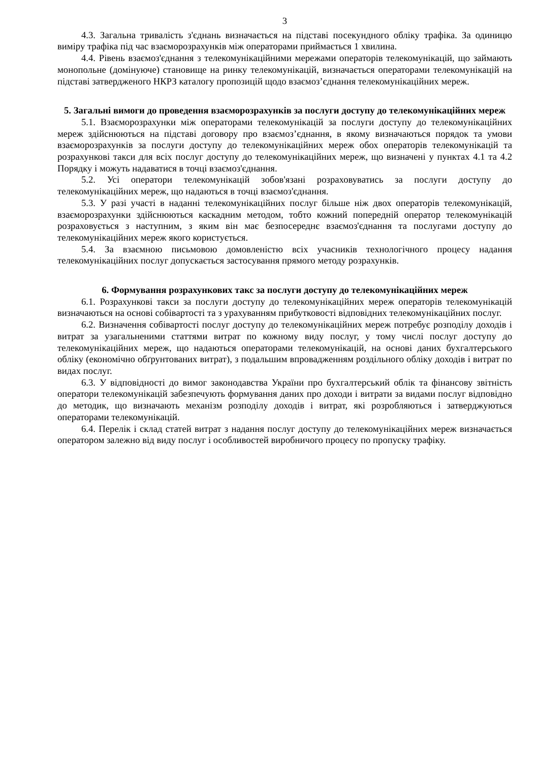3
4.3. Загальна тривалість з'єднань визначається на підставі посекундного обліку трафіка. За одиницю виміру трафіка під час взаєморозрахунків між операторами приймається 1 хвилина.
4.4. Рівень взаємоз'єднання з телекомунікаційними мережами операторів телекомунікацій, що займають монопольне (домінуюче) становище на ринку телекомунікацій, визначається операторами телекомунікацій на підставі затвердженого НКРЗ каталогу пропозицій щодо взаємоз’єднання телекомунікаційних мереж.
5. Загальні вимоги до проведення взаєморозрахунків за послуги доступу до телекомунікаційних мереж
5.1. Взаєморозрахунки між операторами телекомунікацій за послуги доступу до телекомунікаційних мереж здійснюються на підставі договору про взаємоз’єднання, в якому визначаються порядок та умови взаєморозрахунків за послуги доступу до телекомунікаційних мереж обох операторів телекомунікацій та розрахункові такси для всіх послуг доступу до телекомунікаційних мереж, що визначені у пунктах 4.1 та 4.2 Порядку і можуть надаватися в точці взаємоз'єднання.
5.2. Усі оператори телекомунікацій зобов'язані розраховуватись за послуги доступу до телекомунікаційних мереж, що надаються в точці взаємоз'єднання.
5.3. У разі участі в наданні телекомунікаційних послуг більше ніж двох операторів телекомунікацій, взаєморозрахунки здійснюються каскадним методом, тобто кожний попередній оператор телекомунікацій розраховується з наступним, з яким він має безпосереднє взаємоз'єднання та послугами доступу до телекомунікаційних мереж якого користується.
5.4. За взаємною письмовою домовленістю всіх учасників технологічного процесу надання телекомунікаційних послуг допускається застосування прямого методу розрахунків.
6. Формування розрахункових такс за послуги доступу до телекомунікаційних мереж
6.1. Розрахункові такси за послуги доступу до телекомунікаційних мереж операторів телекомунікацій визначаються на основі собівартості та з урахуванням прибутковості відповідних телекомунікаційних послуг.
6.2. Визначення собівартості послуг доступу до телекомунікаційних мереж потребує розподілу доходів і витрат за узагальненими статтями витрат по кожному виду послуг, у тому числі послуг доступу до телекомунікаційних мереж, що надаються операторами телекомунікацій, на основі даних бухгалтерського обліку (економічно обґрунтованих витрат), з подальшим впровадженням роздільного обліку доходів і витрат по видах послуг.
6.3. У відповідності до вимог законодавства України про бухгалтерський облік та фінансову звітність оператори телекомунікацій забезпечують формування даних про доходи і витрати за видами послуг відповідно до методик, що визначають механізм розподілу доходів і витрат, які розробляються і затверджуються операторами телекомунікацій.
6.4. Перелік і склад статей витрат з надання послуг доступу до телекомунікаційних мереж визначається оператором залежно від виду послуг і особливостей виробничого процесу по пропуску трафіку.